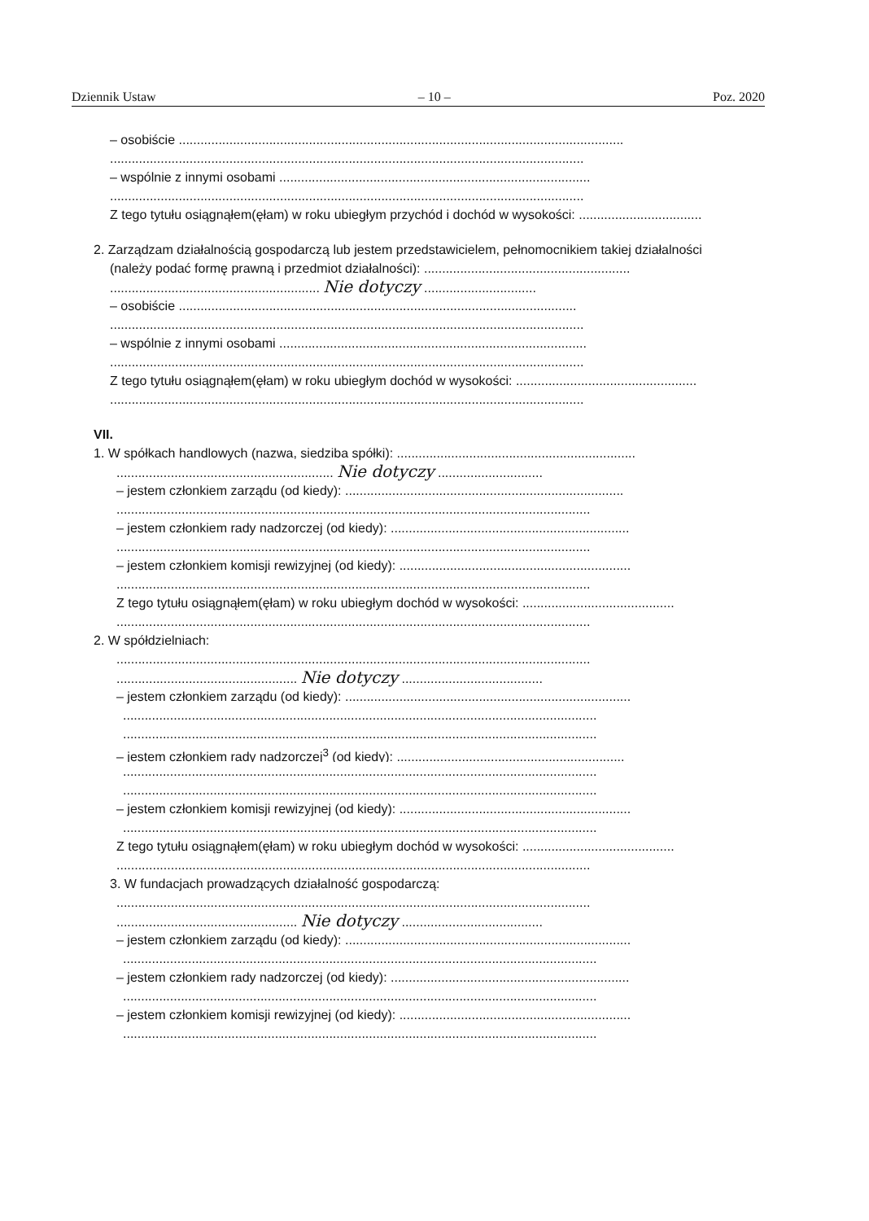Dziennik Ustaw – 10 – Poz. 2020
– osobiście ...........................................................................................................................
...................................................................................................................................
– wspólnie z innymi osobami ......................................................................................
...................................................................................................................................
Z tego tytułu osiągnąłem(ęłam) w roku ubiegłym przychód i dochód w wysokości: ..................................
2. Zarządzam działalnością gospodarczą lub jestem przedstawicielem, pełnomocnikiem takiej działalności
(należy podać formę prawną i przedmiot działalności): .........................................................
.......................................................... Nie dotyczy ...............................
– osobiście ..............................................................................................................
...................................................................................................................................
– wspólnie z innymi osobami .....................................................................................
...................................................................................................................................
Z tego tytułu osiągnąłem(ęłam) w roku ubiegłym dochód w wysokości: ..................................................
...................................................................................................................................
VII.
1. W spółkach handlowych (nazwa, siedziba spółki): ..................................................................
............................................................ Nie dotyczy .............................
– jestem członkiem zarządu (od kiedy): .............................................................................
...................................................................................................................................
– jestem członkiem rady nadzorczej (od kiedy): ..................................................................
...................................................................................................................................
– jestem członkiem komisji rewizyjnej (od kiedy): ................................................................
...................................................................................................................................
Z tego tytułu osiągnąłem(ęłam) w roku ubiegłym dochód w wysokości: ..........................................
...................................................................................................................................
2. W spółdzielniach:
...................................................................................................................................
.................................................. Nie dotyczy .......................................
– jestem członkiem zarządu (od kiedy): ...............................................................................
...................................................................................................................................
...................................................................................................................................
– jestem członkiem rady nadzorczej<sup>3</sup> (od kiedy): ...............................................................
...................................................................................................................................
...................................................................................................................................
– jestem członkiem komisji rewizyjnej (od kiedy): ................................................................
...................................................................................................................................
Z tego tytułu osiągnąłem(ęłam) w roku ubiegłym dochód w wysokości: ..........................................
...................................................................................................................................
3. W fundacjach prowadzących działalność gospodarczą:
...................................................................................................................................
.................................................. Nie dotyczy .......................................
– jestem członkiem zarządu (od kiedy): ...............................................................................
...................................................................................................................................
– jestem członkiem rady nadzorczej (od kiedy): ..................................................................
...................................................................................................................................
– jestem członkiem komisji rewizyjnej (od kiedy): ................................................................
...................................................................................................................................